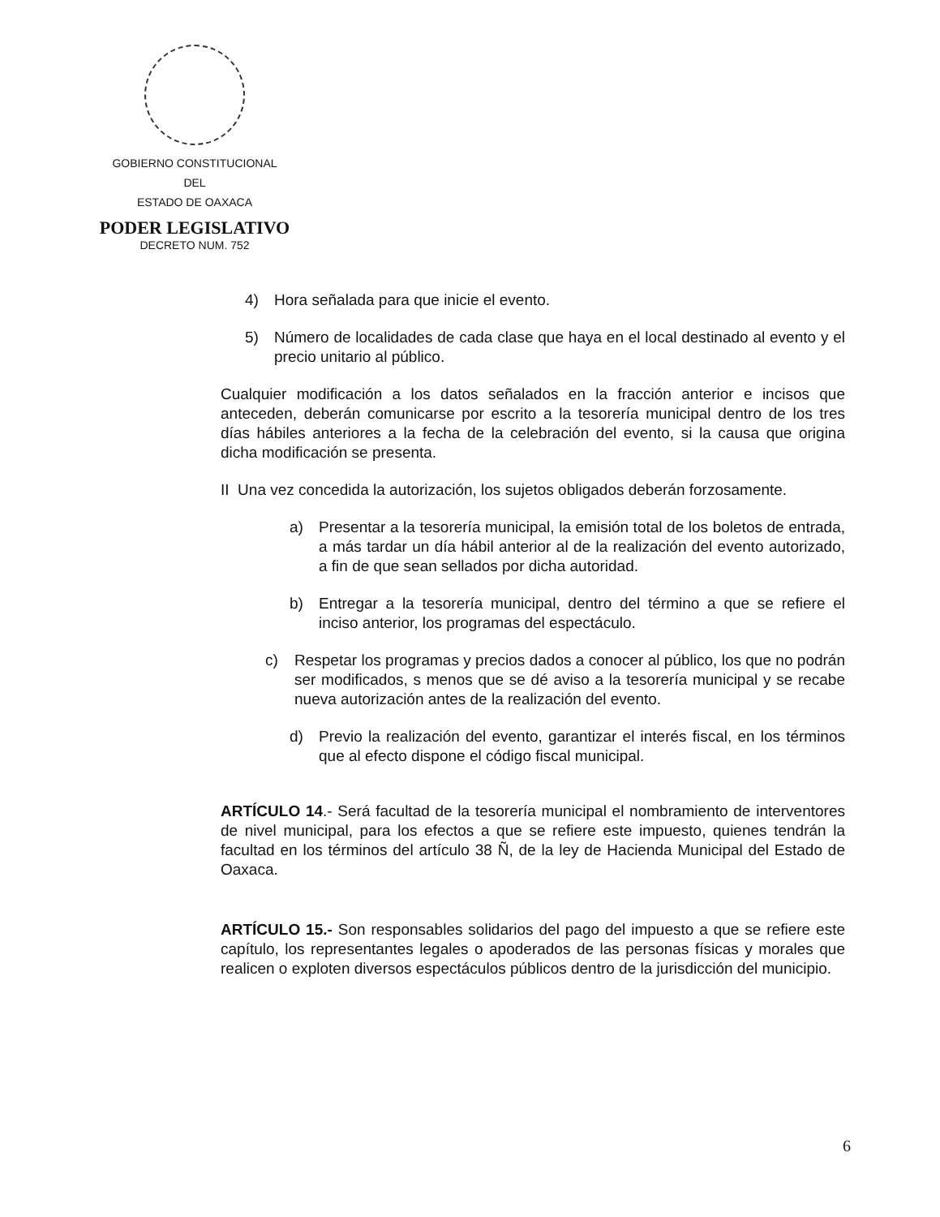GOBIERNO CONSTITUCIONAL
DEL
ESTADO DE OAXACA
PODER LEGISLATIVO
DECRETO NUM. 752
4) Hora señalada para que inicie el evento.
5) Número de localidades de cada clase que haya en el local destinado al evento y el precio unitario al público.
Cualquier modificación a los datos señalados en la fracción anterior e incisos que anteceden, deberán comunicarse por escrito a la tesorería municipal dentro de los tres días hábiles anteriores a la fecha de la celebración del evento, si la causa que origina dicha modificación se presenta.
II Una vez concedida la autorización, los sujetos obligados deberán forzosamente.
a) Presentar a la tesorería municipal, la emisión total de los boletos de entrada, a más tardar un día hábil anterior al de la realización del evento autorizado, a fin de que sean sellados por dicha autoridad.
b) Entregar a la tesorería municipal, dentro del término a que se refiere el inciso anterior, los programas del espectáculo.
c) Respetar los programas y precios dados a conocer al público, los que no podrán ser modificados, s menos que se dé aviso a la tesorería municipal y se recabe nueva autorización antes de la realización del evento.
d) Previo la realización del evento, garantizar el interés fiscal, en los términos que al efecto dispone el código fiscal municipal.
ARTÍCULO 14.- Será facultad de la tesorería municipal el nombramiento de interventores de nivel municipal, para los efectos a que se refiere este impuesto, quienes tendrán la facultad en los términos del artículo 38 Ñ, de la ley de Hacienda Municipal del Estado de Oaxaca.
ARTÍCULO 15.- Son responsables solidarios del pago del impuesto a que se refiere este capítulo, los representantes legales o apoderados de las personas físicas y morales que realicen o exploten diversos espectáculos públicos dentro de la jurisdicción del municipio.
6